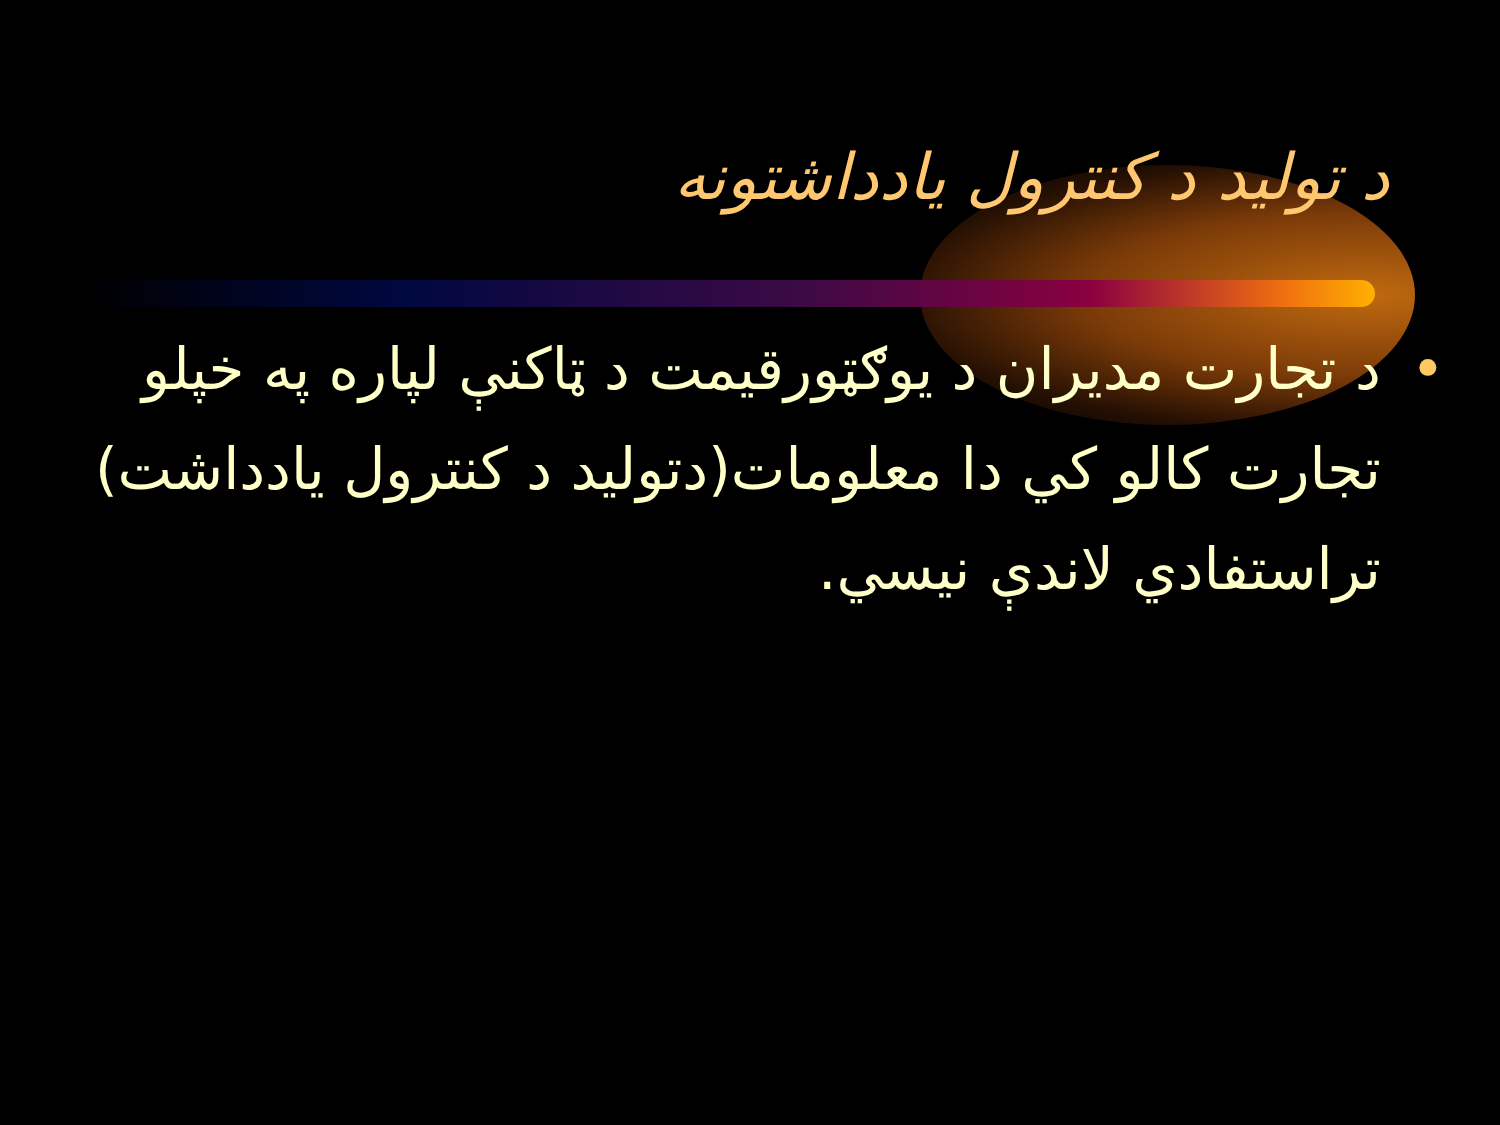د تولید د کنترول یادداشتونه
• د تجارت مديران د يوګټورقيمت د ټاکنې لپاره په خپلو تجارت کالو کي دا معلومات(دتوليد د کنترول يادداشت) تراستفادي لاندې نيسي.